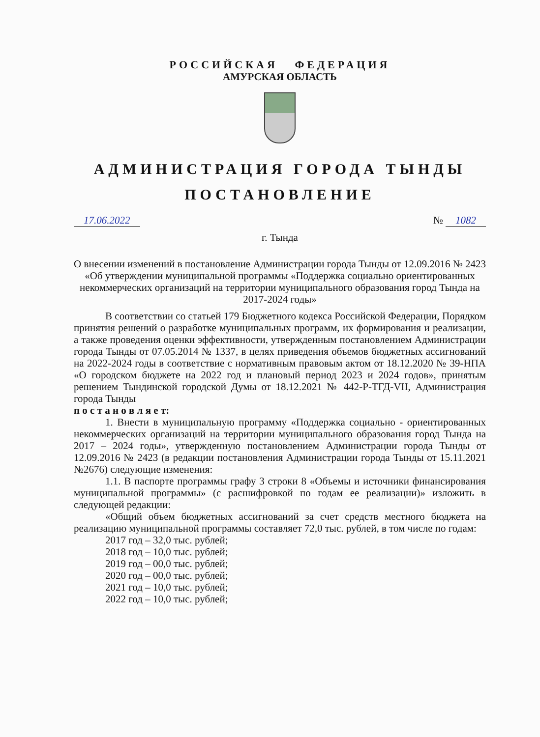РОССИЙСКАЯ ФЕДЕРАЦИЯ
АМУРСКАЯ ОБЛАСТЬ
АДМИНИСТРАЦИЯ ГОРОДА ТЫНДЫ
ПОСТАНОВЛЕНИЕ
17.06.2022 № 1082
г. Тында
О внесении изменений в постановление Администрации города Тынды от 12.09.2016 № 2423 «Об утверждении муниципальной программы «Поддержка социально ориентированных некоммерческих организаций на территории муниципального образования город Тында на 2017-2024 годы»
В соответствии со статьей 179 Бюджетного кодекса Российской Федерации, Порядком принятия решений о разработке муниципальных программ, их формирования и реализации, а также проведения оценки эффективности, утвержденным постановлением Администрации города Тынды от 07.05.2014 № 1337, в целях приведения объемов бюджетных ассигнований на 2022-2024 годы в соответствие с нормативным правовым актом от 18.12.2020 № 39-НПА «О городском бюджете на 2022 год и плановый период 2023 и 2024 годов», принятым решением Тындинской городской Думы от 18.12.2021 № 442-Р-ТГД-VII, Администрация города Тынды
п о с т а н о в л я е т:
1. Внести в муниципальную программу «Поддержка социально - ориентированных некоммерческих организаций на территории муниципального образования город Тында на 2017 – 2024 годы», утвержденную постановлением Администрации города Тынды от 12.09.2016 № 2423 (в редакции постановления Администрации города Тынды от 15.11.2021 №2676) следующие изменения:
1.1. В паспорте программы графу 3 строки 8 «Объемы и источники финансирования муниципальной программы» (с расшифровкой по годам ее реализации)» изложить в следующей редакции:
«Общий объем бюджетных ассигнований за счет средств местного бюджета на реализацию муниципальной программы составляет 72,0 тыс. рублей, в том числе по годам:
2017 год – 32,0 тыс. рублей;
2018 год – 10,0 тыс. рублей;
2019 год – 00,0 тыс. рублей;
2020 год – 00,0 тыс. рублей;
2021 год – 10,0 тыс. рублей;
2022 год – 10,0 тыс. рублей;